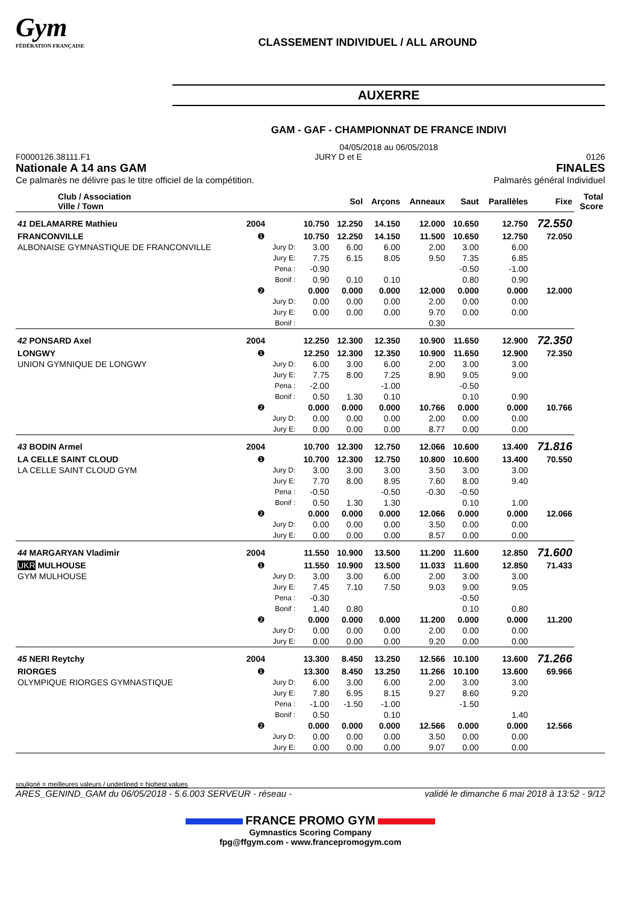Gym
FÉDÉRATION FRANÇAISE
CLASSEMENT INDIVIDUEL / ALL AROUND
AUXERRE
GAM - GAF - CHAMPIONNAT DE FRANCE INDIVI
04/05/2018 au 06/05/2018
F0000126.38111.F1 JURY D et E 0126
Nationale A 14 ans GAM FINALES
Ce palmarès ne délivre pas le titre officiel de la compétition. Palmarès général Individuel
| Club / Association Ville / Town | | | | Sol | Arçons | Anneaux | Saut | Parallèles | Fixe | Total Score |
| --- | --- | --- | --- | --- | --- | --- | --- | --- | --- | --- |
| 41 DELAMARRE Mathieu | 2004 | | 10.750 | 12.250 | 14.150 | 12.000 | 10.650 | 12.750 | 72.550 | |
| FRANCONVILLE | ❶ | | 10.750 | 12.250 | 14.150 | 11.500 | 10.650 | 12.750 | 72.050 | |
| ALBONAISE GYMNASTIQUE DE FRANCONVILLE | | Jury D: | 3.00 | 6.00 | 6.00 | 2.00 | 3.00 | 6.00 | | |
| | | Jury E: | 7.75 | 6.15 | 8.05 | 9.50 | 7.35 | 6.85 | | |
| | | Pena : | -0.90 | | | | -0.50 | -1.00 | | |
| | | Bonif : | 0.90 | 0.10 | 0.10 | | 0.80 | 0.90 | | |
| | ❷ | | 0.000 | 0.000 | 0.000 | 12.000 | 0.000 | 0.000 | 12.000 | |
| | | Jury D: | 0.00 | 0.00 | 0.00 | 2.00 | 0.00 | 0.00 | | |
| | | Jury E: | 0.00 | 0.00 | 0.00 | 9.70 | 0.00 | 0.00 | | |
| | | Bonif : | | | | 0.30 | | | | |
| 42 PONSARD Axel | 2004 | | 12.250 | 12.300 | 12.350 | 10.900 | 11.650 | 12.900 | 72.350 | |
| LONGWY | ❶ | | 12.250 | 12.300 | 12.350 | 10.900 | 11.650 | 12.900 | 72.350 | |
| UNION GYMNIQUE DE LONGWY | | Jury D: | 6.00 | 3.00 | 6.00 | 2.00 | 3.00 | 3.00 | | |
| | | Jury E: | 7.75 | 8.00 | 7.25 | 8.90 | 9.05 | 9.00 | | |
| | | Pena : | -2.00 | | -1.00 | | -0.50 | | | |
| | | Bonif : | 0.50 | 1.30 | 0.10 | | 0.10 | 0.90 | | |
| | ❷ | | 0.000 | 0.000 | 0.000 | 10.766 | 0.000 | 0.000 | 10.766 | |
| | | Jury D: | 0.00 | 0.00 | 0.00 | 2.00 | 0.00 | 0.00 | | |
| | | Jury E: | 0.00 | 0.00 | 0.00 | 8.77 | 0.00 | 0.00 | | |
| 43 BODIN Armel | 2004 | | 10.700 | 12.300 | 12.750 | 12.066 | 10.600 | 13.400 | 71.816 | |
| LA CELLE SAINT CLOUD | ❶ | | 10.700 | 12.300 | 12.750 | 10.800 | 10.600 | 13.400 | 70.550 | |
| LA CELLE SAINT CLOUD GYM | | Jury D: | 3.00 | 3.00 | 3.00 | 3.50 | 3.00 | 3.00 | | |
| | | Jury E: | 7.70 | 8.00 | 8.95 | 7.60 | 8.00 | 9.40 | | |
| | | Pena : | -0.50 | | -0.50 | -0.30 | -0.50 | | | |
| | | Bonif : | 0.50 | 1.30 | 1.30 | | 0.10 | 1.00 | | |
| | ❷ | | 0.000 | 0.000 | 0.000 | 12.066 | 0.000 | 0.000 | 12.066 | |
| | | Jury D: | 0.00 | 0.00 | 0.00 | 3.50 | 0.00 | 0.00 | | |
| | | Jury E: | 0.00 | 0.00 | 0.00 | 8.57 | 0.00 | 0.00 | | |
| 44 MARGARYAN Vladimir | 2004 | | 11.550 | 10.900 | 13.500 | 11.200 | 11.600 | 12.850 | 71.600 | |
| UKR MULHOUSE | ❶ | | 11.550 | 10.900 | 13.500 | 11.033 | 11.600 | 12.850 | 71.433 | |
| GYM MULHOUSE | | Jury D: | 3.00 | 3.00 | 6.00 | 2.00 | 3.00 | 3.00 | | |
| | | Jury E: | 7.45 | 7.10 | 7.50 | 9.03 | 9.00 | 9.05 | | |
| | | Pena : | -0.30 | | | | -0.50 | | | |
| | | Bonif : | 1.40 | 0.80 | | | 0.10 | 0.80 | | |
| | ❷ | | 0.000 | 0.000 | 0.000 | 11.200 | 0.000 | 0.000 | 11.200 | |
| | | Jury D: | 0.00 | 0.00 | 0.00 | 2.00 | 0.00 | 0.00 | | |
| | | Jury E: | 0.00 | 0.00 | 0.00 | 9.20 | 0.00 | 0.00 | | |
| 45 NERI Reytchy | 2004 | | 13.300 | 8.450 | 13.250 | 12.566 | 10.100 | 13.600 | 71.266 | |
| RIORGES | ❶ | | 13.300 | 8.450 | 13.250 | 11.266 | 10.100 | 13.600 | 69.966 | |
| OLYMPIQUE RIORGES GYMNASTIQUE | | Jury D: | 6.00 | 3.00 | 6.00 | 2.00 | 3.00 | 3.00 | | |
| | | Jury E: | 7.80 | 6.95 | 8.15 | 9.27 | 8.60 | 9.20 | | |
| | | Pena : | -1.00 | -1.50 | -1.00 | | -1.50 | | | |
| | | Bonif : | 0.50 | | 0.10 | | | 1.40 | | |
| | ❷ | | 0.000 | 0.000 | 0.000 | 12.566 | 0.000 | 0.000 | 12.566 | |
| | | Jury D: | 0.00 | 0.00 | 0.00 | 3.50 | 0.00 | 0.00 | | |
| | | Jury E: | 0.00 | 0.00 | 0.00 | 9.07 | 0.00 | 0.00 | | |
souligné = meilleures valeurs / underlined = highest values
ARES_GENIND_GAM du 06/05/2018 - 5.6.003 SERVEUR - réseau - validé le dimanche 6 mai 2018 à 13:52 - 9/12
FRANCE PROMO GYM
Gymnastics Scoring Company
fpg@ffgym.com - www.francepromogym.com